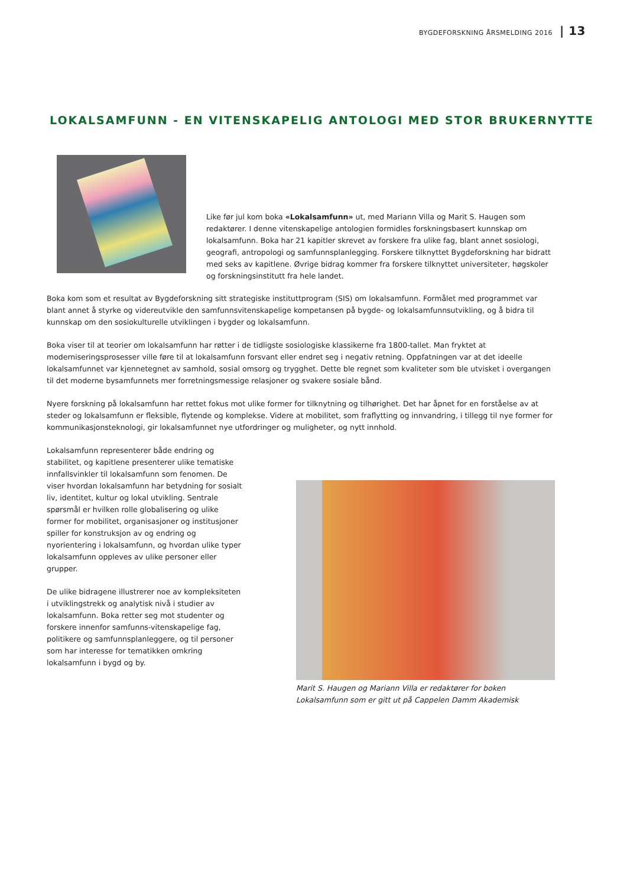BYGDEFORSKNING ÅRSMELDING 2016 | 13
LOKALSAMFUNN - EN VITENSKAPELIG ANTOLOGI MED STOR BRUKERNYTTE
Like før jul kom boka «Lokalsamfunn» ut, med Mariann Villa og Marit S. Haugen som redaktører. I denne vitenskapelige antologien formidles forskningsbasert kunnskap om lokalsamfunn. Boka har 21 kapitler skrevet av forskere fra ulike fag, blant annet sosiologi, geografi, antropologi og samfunnsplanlegging. Forskere tilknyttet Bygdeforskning har bidratt med seks av kapitlene. Øvrige bidrag kommer fra forskere tilknyttet universiteter, høgskoler og forskningsinstitutt fra hele landet.
Boka kom som et resultat av Bygdeforskning sitt strategiske instituttprogram (SIS) om lokalsamfunn. Formålet med programmet var blant annet å styrke og videreutvikle den samfunnsvitenskapelige kompetansen på bygde- og lokalsamfunnsutvikling, og å bidra til kunnskap om den sosiokulturelle utviklingen i bygder og lokalsamfunn.
Boka viser til at teorier om lokalsamfunn har røtter i de tidligste sosiologiske klassikerne fra 1800-tallet. Man fryktet at moderniseringsprosesser ville føre til at lokalsamfunn forsvant eller endret seg i negativ retning. Oppfatningen var at det ideelle lokalsamfunnet var kjennetegnet av samhold, sosial omsorg og trygghet. Dette ble regnet som kvaliteter som ble utvisket i overgangen til det moderne bysamfunnets mer forretningsmessige relasjoner og svakere sosiale bånd.
Nyere forskning på lokalsamfunn har rettet fokus mot ulike former for tilknytning og tilhørighet. Det har åpnet for en forståelse av at steder og lokalsamfunn er fleksible, flytende og komplekse. Videre at mobilitet, som fraflytting og innvandring, i tillegg til nye former for kommunikasjonsteknologi, gir lokalsamfunnet nye utfordringer og muligheter, og nytt innhold.
Lokalsamfunn representerer både endring og stabilitet, og kapitlene presenterer ulike tematiske innfallsvinkler til lokalsamfunn som fenomen. De viser hvordan lokalsamfunn har betydning for sosialt liv, identitet, kultur og lokal utvikling. Sentrale spørsmål er hvilken rolle globalisering og ulike former for mobilitet, organisasjoner og institusjoner spiller for konstruksjon av og endring og nyorientering i lokalsamfunn, og hvordan ulike typer lokalsamfunn oppleves av ulike personer eller grupper.
De ulike bidragene illustrerer noe av kompleksiteten i utviklingstrekk og analytisk nivå i studier av lokalsamfunn. Boka retter seg mot studenter og forskere innenfor samfunns-vitenskapelige fag, politikere og samfunnsplanleggere, og til personer som har interesse for tematikken omkring lokalsamfunn i bygd og by.
Marit S. Haugen og Mariann Villa er redaktører for boken Lokalsamfunn som er gitt ut på Cappelen Damm Akademisk